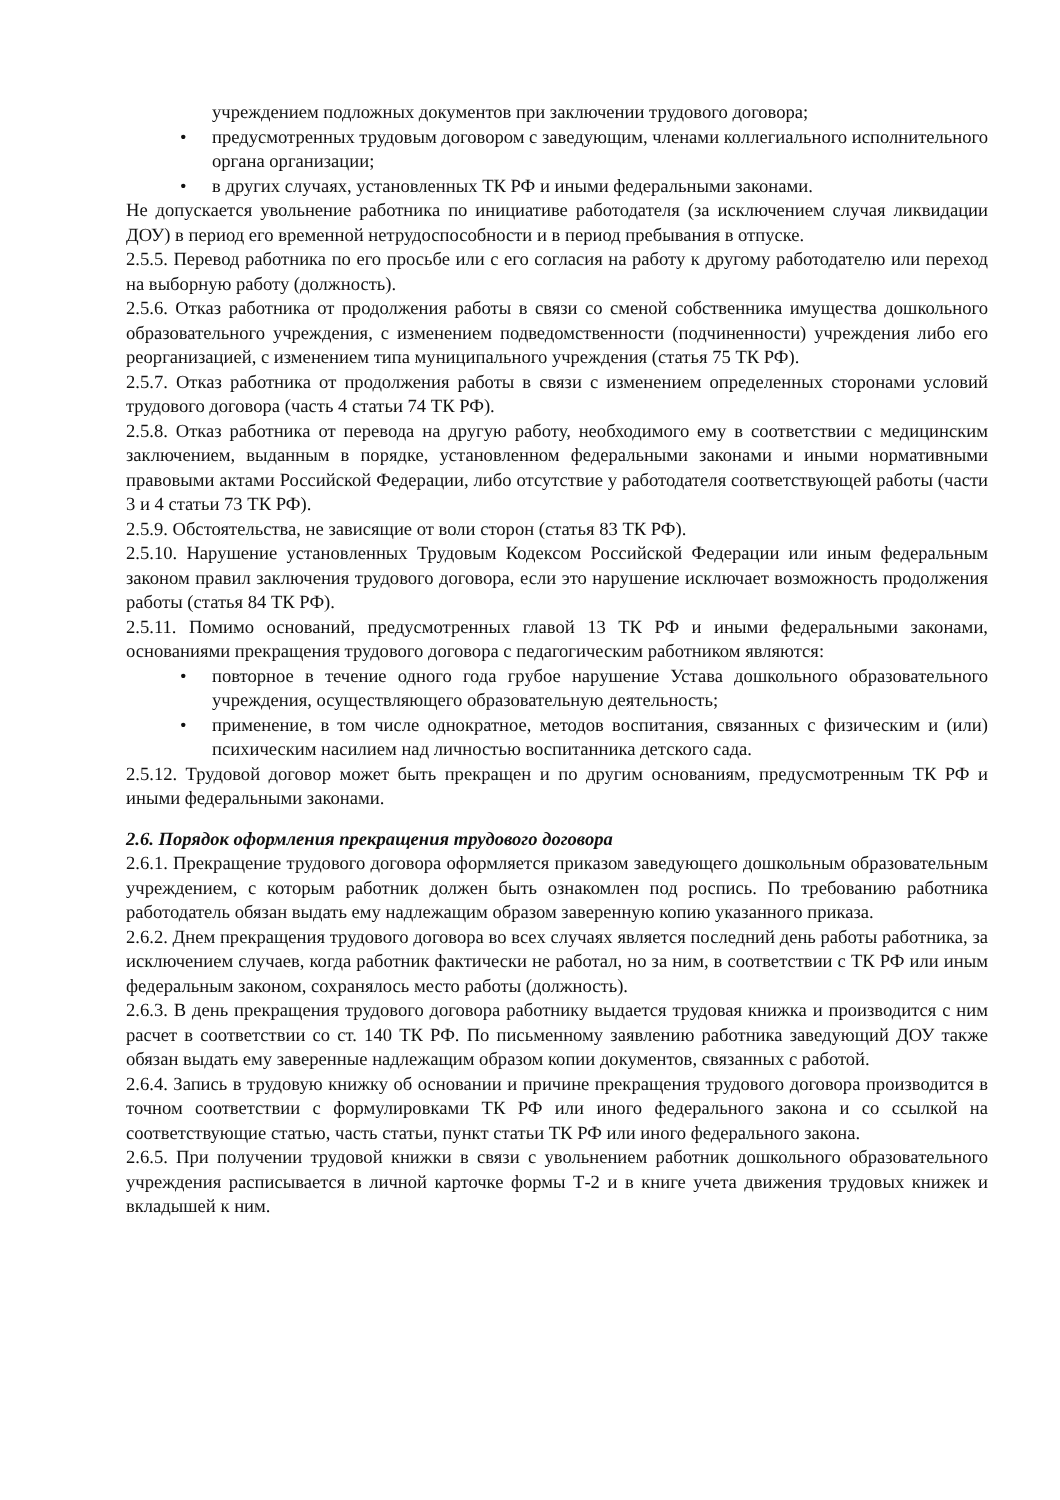учреждением подложных документов при заключении трудового договора;
• предусмотренных трудовым договором с заведующим, членами коллегиального исполнительного органа организации;
• в других случаях, установленных ТК РФ и иными федеральными законами.
Не допускается увольнение работника по инициативе работодателя (за исключением случая ликвидации ДОУ) в период его временной нетрудоспособности и в период пребывания в отпуске.
2.5.5. Перевод работника по его просьбе или с его согласия на работу к другому работодателю или переход на выборную работу (должность).
2.5.6. Отказ работника от продолжения работы в связи со сменой собственника имущества дошкольного образовательного учреждения, с изменением подведомственности (подчиненности) учреждения либо его реорганизацией, с изменением типа муниципального учреждения (статья 75 ТК РФ).
2.5.7. Отказ работника от продолжения работы в связи с изменением определенных сторонами условий трудового договора (часть 4 статьи 74 ТК РФ).
2.5.8. Отказ работника от перевода на другую работу, необходимого ему в соответствии с медицинским заключением, выданным в порядке, установленном федеральными законами и иными нормативными правовыми актами Российской Федерации, либо отсутствие у работодателя соответствующей работы (части 3 и 4 статьи 73 ТК РФ).
2.5.9. Обстоятельства, не зависящие от воли сторон (статья 83 ТК РФ).
2.5.10. Нарушение установленных Трудовым Кодексом Российской Федерации или иным федеральным законом правил заключения трудового договора, если это нарушение исключает возможность продолжения работы (статья 84 ТК РФ).
2.5.11. Помимо оснований, предусмотренных главой 13 ТК РФ и иными федеральными законами, основаниями прекращения трудового договора с педагогическим работником являются:
• повторное в течение одного года грубое нарушение Устава дошкольного образовательного учреждения, осуществляющего образовательную деятельность;
• применение, в том числе однократное, методов воспитания, связанных с физическим и (или) психическим насилием над личностью воспитанника детского сада.
2.5.12. Трудовой договор может быть прекращен и по другим основаниям, предусмотренным ТК РФ и иными федеральными законами.
2.6. Порядок оформления прекращения трудового договора
2.6.1. Прекращение трудового договора оформляется приказом заведующего дошкольным образовательным учреждением, с которым работник должен быть ознакомлен под роспись. По требованию работника работодатель обязан выдать ему надлежащим образом заверенную копию указанного приказа.
2.6.2. Днем прекращения трудового договора во всех случаях является последний день работы работника, за исключением случаев, когда работник фактически не работал, но за ним, в соответствии с ТК РФ или иным федеральным законом, сохранялось место работы (должность).
2.6.3. В день прекращения трудового договора работнику выдается трудовая книжка и производится с ним расчет в соответствии со ст. 140 ТК РФ. По письменному заявлению работника заведующий ДОУ также обязан выдать ему заверенные надлежащим образом копии документов, связанных с работой.
2.6.4. Запись в трудовую книжку об основании и причине прекращения трудового договора производится в точном соответствии с формулировками ТК РФ или иного федерального закона и со ссылкой на соответствующие статью, часть статьи, пункт статьи ТК РФ или иного федерального закона.
2.6.5. При получении трудовой книжки в связи с увольнением работник дошкольного образовательного учреждения расписывается в личной карточке формы Т-2 и в книге учета движения трудовых книжек и вкладышей к ним.